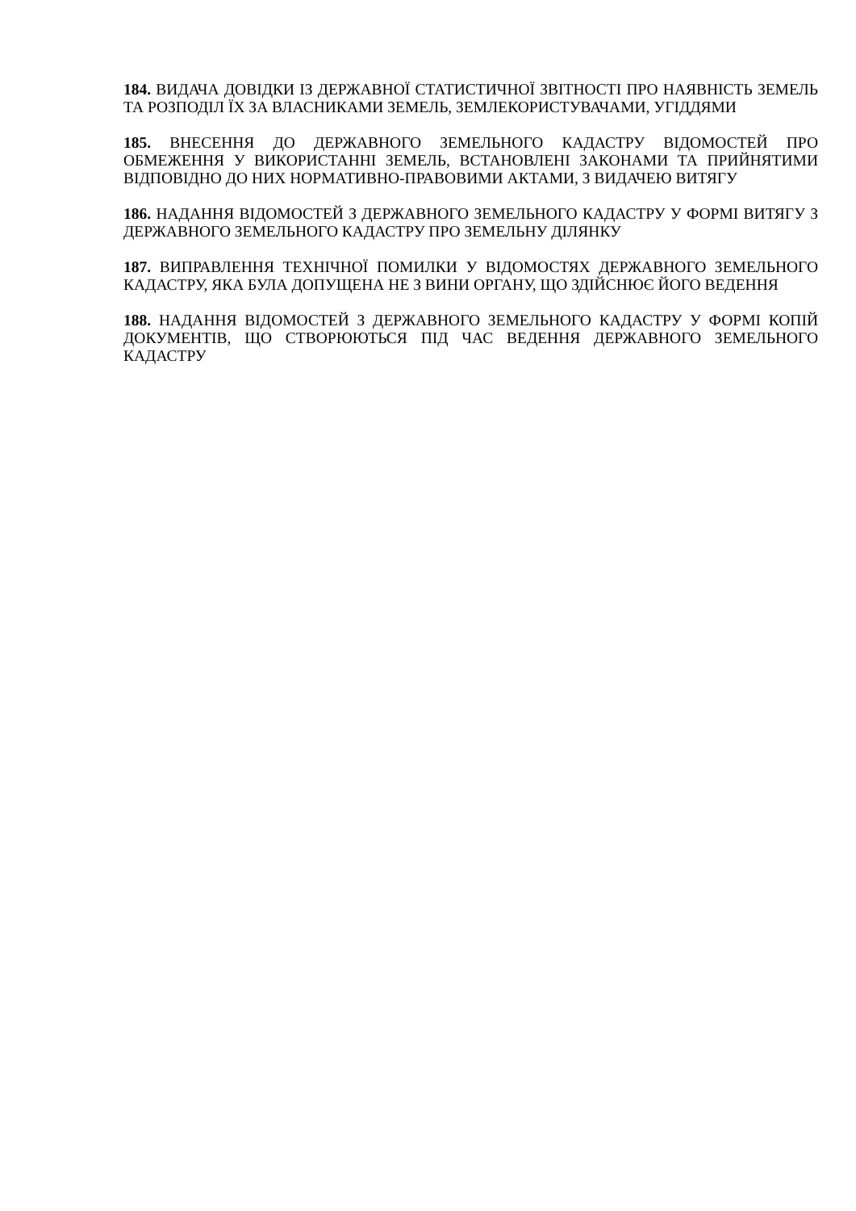184. ВИДАЧА ДОВІДКИ ІЗ ДЕРЖАВНОЇ СТАТИСТИЧНОЇ ЗВІТНОСТІ ПРО НАЯВНІСТЬ ЗЕМЕЛЬ ТА РОЗПОДІЛ ЇХ ЗА ВЛАСНИКАМИ ЗЕМЕЛЬ, ЗЕМЛЕКОРИСТУВАЧАМИ, УГІДДЯМИ
185. ВНЕСЕННЯ ДО ДЕРЖАВНОГО ЗЕМЕЛЬНОГО КАДАСТРУ ВІДОМОСТЕЙ ПРО ОБМЕЖЕННЯ У ВИКОРИСТАННІ ЗЕМЕЛЬ, ВСТАНОВЛЕНІ ЗАКОНАМИ ТА ПРИЙНЯТИМИ ВІДПОВІДНО ДО НИХ НОРМАТИВНО-ПРАВОВИМИ АКТАМИ, З ВИДАЧЕЮ ВИТЯГУ
186. НАДАННЯ ВІДОМОСТЕЙ З ДЕРЖАВНОГО ЗЕМЕЛЬНОГО КАДАСТРУ У ФОРМІ ВИТЯГУ З ДЕРЖАВНОГО ЗЕМЕЛЬНОГО КАДАСТРУ ПРО ЗЕМЕЛЬНУ ДІЛЯНКУ
187. ВИПРАВЛЕННЯ ТЕХНІЧНОЇ ПОМИЛКИ У ВІДОМОСТЯХ ДЕРЖАВНОГО ЗЕМЕЛЬНОГО КАДАСТРУ, ЯКА БУЛА ДОПУЩЕНА НЕ З ВИНИ ОРГАНУ, ЩО ЗДІЙСНЮЄ ЙОГО ВЕДЕННЯ
188. НАДАННЯ ВІДОМОСТЕЙ З ДЕРЖАВНОГО ЗЕМЕЛЬНОГО КАДАСТРУ У ФОРМІ КОПІЙ ДОКУМЕНТІВ, ЩО СТВОРЮЮТЬСЯ ПІД ЧАС ВЕДЕННЯ ДЕРЖАВНОГО ЗЕМЕЛЬНОГО КАДАСТРУ